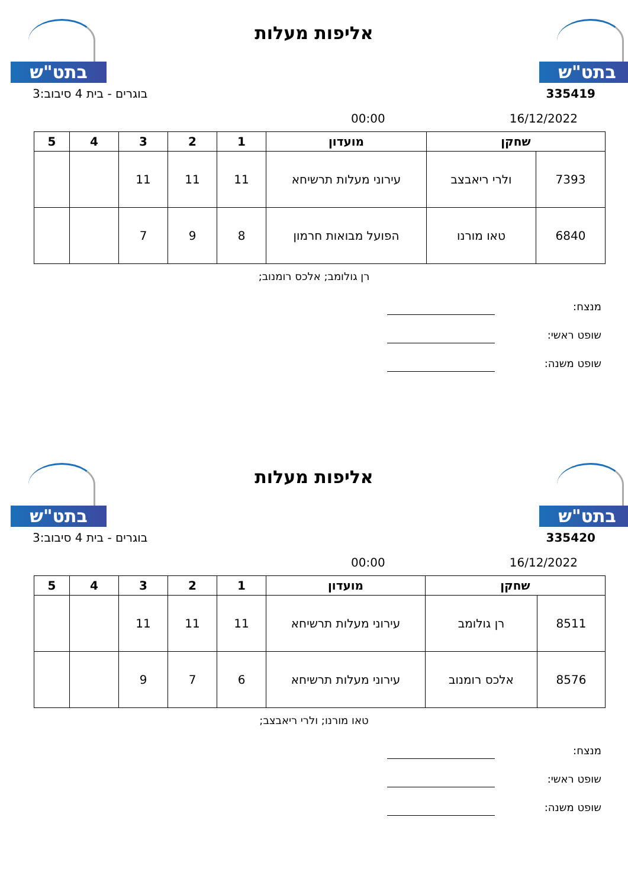בתט"ש בתט"ש
אליפות מעלות
בוגרים - בית 4 סיבוב:3 335419
16/12/2022 00:00
| שחקן | | מועדון | 1 | 2 | 3 | 4 | 5 |
| --- | --- | --- | --- | --- | --- | --- | --- |
| 7393 | ולרי ריאבצב | עירוני מעלות תרשיחא | 11 | 11 | 11 | | |
| 6840 | טאו מורנו | הפועל מבואות חרמון | 8 | 9 | 7 | | |
רן גולומב; אלכס רומנוב;
מנצח:
שופט ראשי:
שופט משנה:
בתט"ש בתט"ש
אליפות מעלות
בוגרים - בית 4 סיבוב:3 335420
16/12/2022 00:00
| שחקן | | מועדון | 1 | 2 | 3 | 4 | 5 |
| --- | --- | --- | --- | --- | --- | --- | --- |
| 8511 | רן גולומב | עירוני מעלות תרשיחא | 11 | 11 | 11 | | |
| 8576 | אלכס רומנוב | עירוני מעלות תרשיחא | 6 | 7 | 9 | | |
טאו מורנו; ולרי ריאבצב;
מנצח:
שופט ראשי:
שופט משנה: